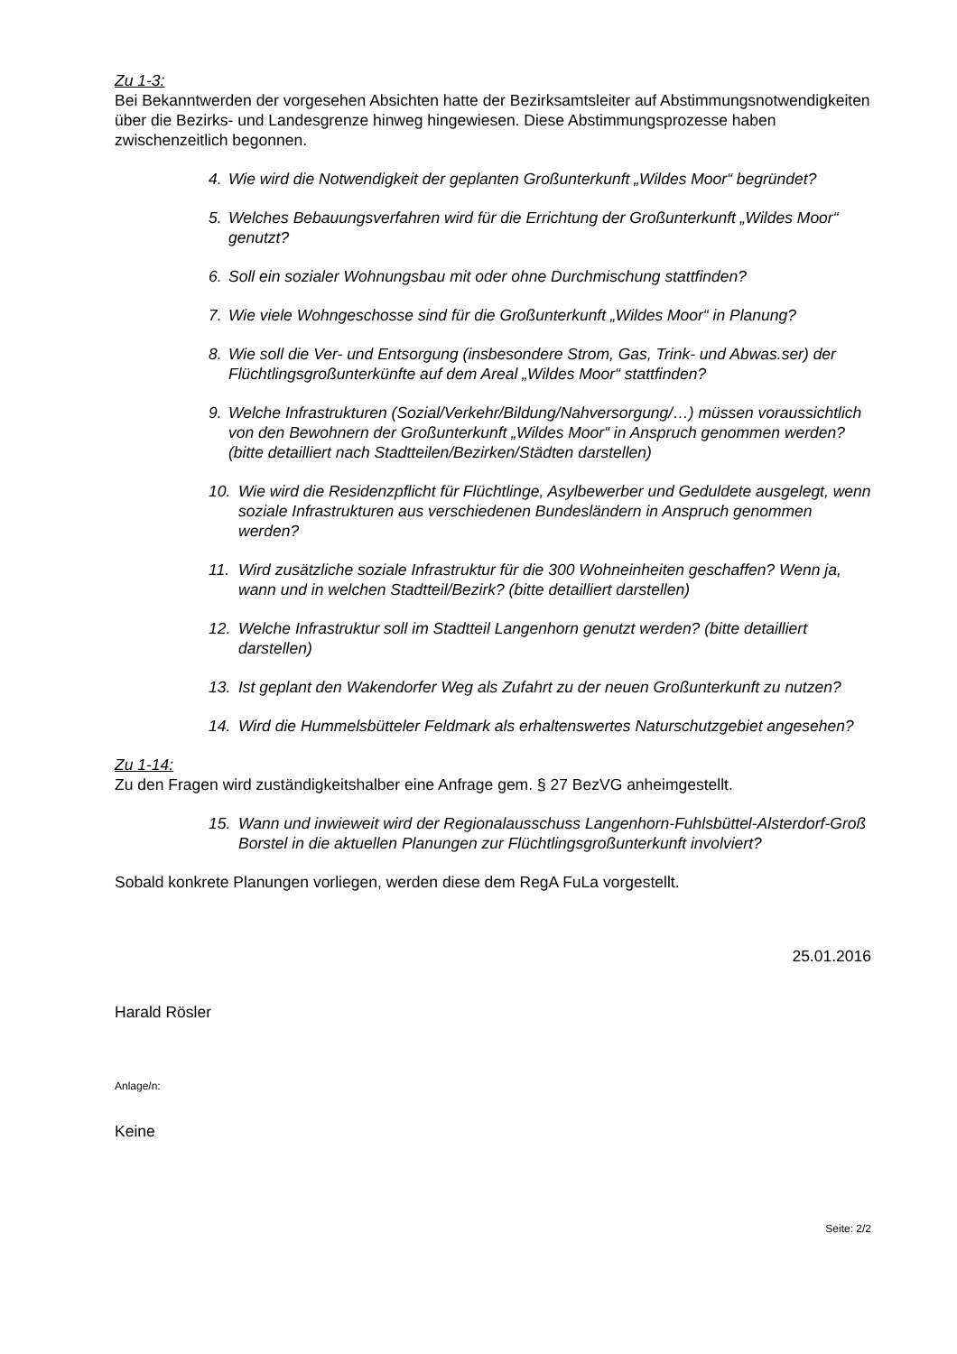Zu 1-3:
Bei Bekanntwerden der vorgesehen Absichten hatte der Bezirksamtsleiter auf Abstimmungs­notwendigkeiten über die Bezirks- und Landesgrenze hinweg hingewiesen. Diese Abstim­mungsprozesse haben zwischenzeitlich begonnen.
4. Wie wird die Notwendigkeit der geplanten Großunterkunft „Wildes Moor“ begrün­det?
5. Welches Bebauungsverfahren wird für die Errichtung der Großunterkunft „Wildes Moor“ genutzt?
6. Soll ein sozialer Wohnungsbau mit oder ohne Durchmischung stattfinden?
7. Wie viele Wohngeschosse sind für die Großunterkunft „Wildes Moor“ in Planung?
8. Wie soll die Ver- und Entsorgung (insbesondere Strom, Gas, Trink- und Abwas.­ser) der Flüchtlingsgroßunterkünfte auf dem Areal „Wildes Moor“ stattfinden?
9. Welche Infrastrukturen (Sozial/Verkehr/Bildung/Nahversorgung/…) müssen vor­aussichtlich von den Bewohnern der Großunterkunft „Wildes Moor“ in Anspruch genommen werden? (bitte detailliert nach Stadtteilen/Bezirken/Städten darstel­len)
10. Wie wird die Residenzpflicht für Flüchtlinge, Asylbewerber und Geduldete aus­gelegt, wenn soziale Infrastrukturen aus verschiedenen Bundesländern in An­spruch genommen werden?
11. Wird zusätzliche soziale Infrastruktur für die 300 Wohneinheiten geschaffen? Wenn ja, wann und in welchen Stadtteil/Bezirk? (bitte detailliert darstellen)
12. Welche Infrastruktur soll im Stadtteil Langenhorn genutzt werden? (bitte detail­liert darstellen)
13. Ist geplant den Wakendorfer Weg als Zufahrt zu der neuen Großunterkunft zu nutzen?
14. Wird die Hummelsbütteler Feldmark als erhaltenswertes Naturschutzgebiet an­gesehen?
Zu 1-14:
Zu den Fragen wird zuständigkeitshalber eine Anfrage gem. § 27 BezVG anheimgestellt.
15. Wann und inwieweit wird der Regionalausschuss Langenhorn-Fuhlsbüttel-Alsterdorf-Groß Borstel in die aktuellen Planungen zur Flüchtlingsgroßunterkunft involviert?
Sobald konkrete Planungen vorliegen, werden diese dem RegA FuLa vorgestellt.
25.01.2016
Harald Rösler
Anlage/n:
Keine
Seite: 2/2